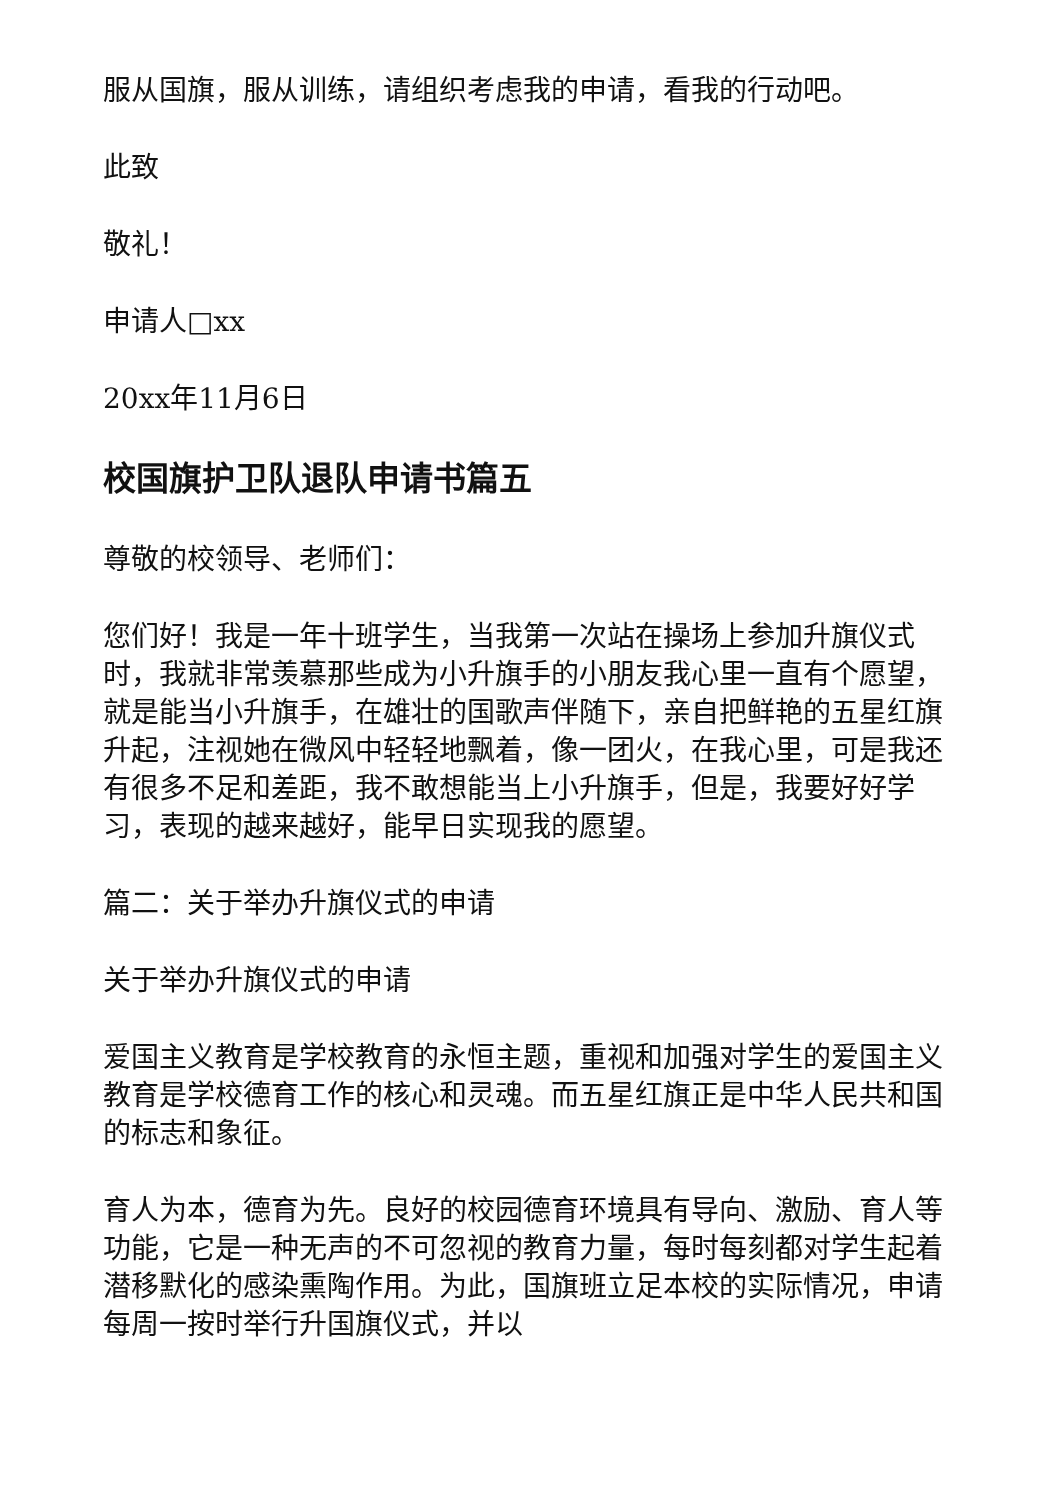服从国旗，服从训练，请组织考虑我的申请，看我的行动吧。
此致
敬礼！
申请人□xx
20xx年11月6日
校国旗护卫队退队申请书篇五
尊敬的校领导、老师们：
您们好！我是一年十班学生，当我第一次站在操场上参加升旗仪式时，我就非常羡慕那些成为小升旗手的小朋友我心里一直有个愿望，就是能当小升旗手，在雄壮的国歌声伴随下，亲自把鲜艳的五星红旗升起，注视她在微风中轻轻地飘着，像一团火，在我心里，可是我还有很多不足和差距，我不敢想能当上小升旗手，但是，我要好好学习，表现的越来越好，能早日实现我的愿望。
篇二：关于举办升旗仪式的申请
关于举办升旗仪式的申请
爱国主义教育是学校教育的永恒主题，重视和加强对学生的爱国主义教育是学校德育工作的核心和灵魂。而五星红旗正是中华人民共和国的标志和象征。
育人为本，德育为先。良好的校园德育环境具有导向、激励、育人等功能，它是一种无声的不可忽视的教育力量，每时每刻都对学生起着潜移默化的感染熏陶作用。为此，国旗班立足本校的实际情况，申请每周一按时举行升国旗仪式，并以